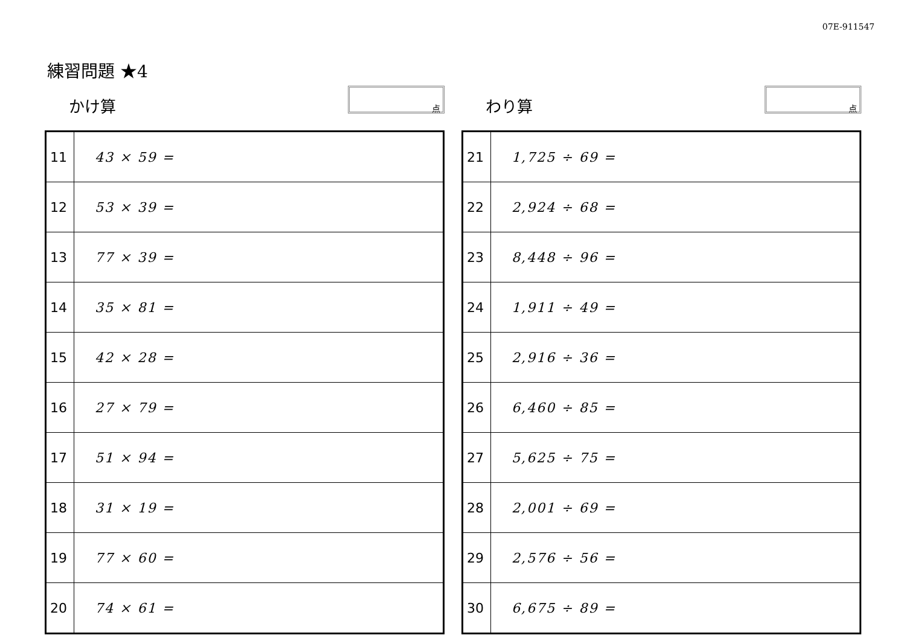07E-911547
練習問題 ★4
かけ算
点
| 11 | 43 × 59 = |
| 12 | 53 × 39 = |
| 13 | 77 × 39 = |
| 14 | 35 × 81 = |
| 15 | 42 × 28 = |
| 16 | 27 × 79 = |
| 17 | 51 × 94 = |
| 18 | 31 × 19 = |
| 19 | 77 × 60 = |
| 20 | 74 × 61 = |
わり算
点
| 21 | 1,725 ÷ 69 = |
| 22 | 2,924 ÷ 68 = |
| 23 | 8,448 ÷ 96 = |
| 24 | 1,911 ÷ 49 = |
| 25 | 2,916 ÷ 36 = |
| 26 | 6,460 ÷ 85 = |
| 27 | 5,625 ÷ 75 = |
| 28 | 2,001 ÷ 69 = |
| 29 | 2,576 ÷ 56 = |
| 30 | 6,675 ÷ 89 = |